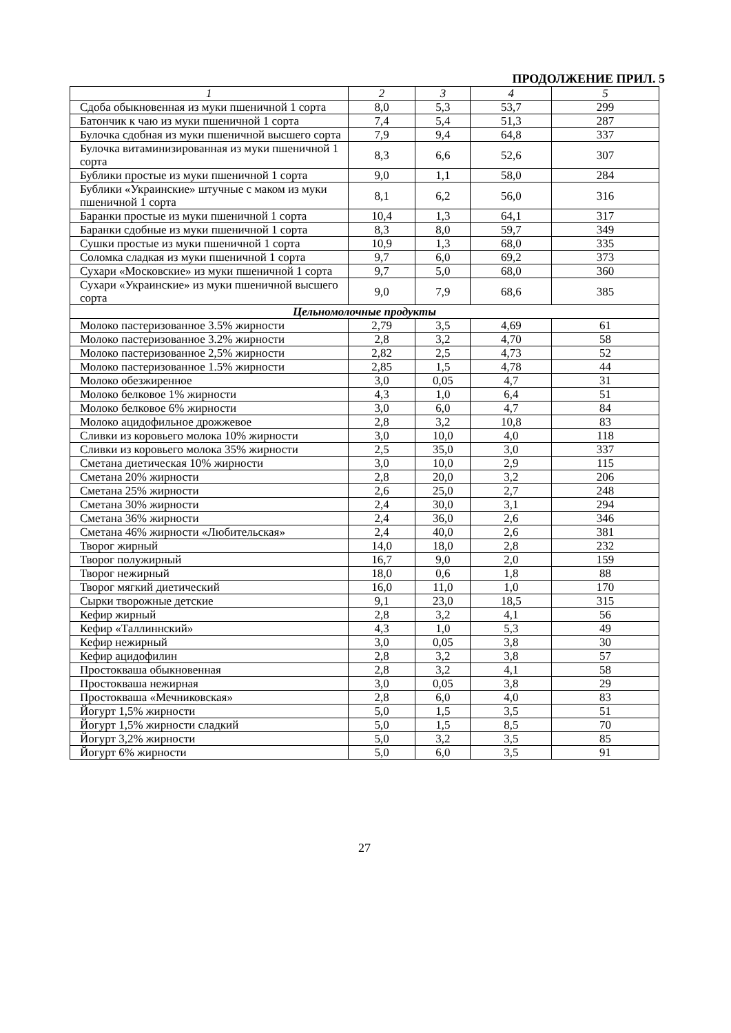ПРОДОЛЖЕНИЕ ПРИЛ. 5
| 1 | 2 | 3 | 4 | 5 |
| --- | --- | --- | --- | --- |
| Сдоба обыкновенная из муки пшеничной 1 сорта | 8,0 | 5,3 | 53,7 | 299 |
| Батончик к чаю из муки пшеничной 1 сорта | 7,4 | 5,4 | 51,3 | 287 |
| Булочка сдобная из муки пшеничной высшего сорта | 7,9 | 9,4 | 64,8 | 337 |
| Булочка витаминизированная из муки пшеничной 1 сорта | 8,3 | 6,6 | 52,6 | 307 |
| Бублики простые из муки пшеничной 1 сорта | 9,0 | 1,1 | 58,0 | 284 |
| Бублики «Украинские» штучные с маком из муки пшеничной 1 сорта | 8,1 | 6,2 | 56,0 | 316 |
| Баранки простые из муки пшеничной 1 сорта | 10,4 | 1,3 | 64,1 | 317 |
| Баранки сдобные из муки пшеничной 1 сорта | 8,3 | 8,0 | 59,7 | 349 |
| Сушки простые из муки пшеничной 1 сорта | 10,9 | 1,3 | 68,0 | 335 |
| Соломка сладкая из муки пшеничной 1 сорта | 9,7 | 6,0 | 69,2 | 373 |
| Сухари «Московские» из муки пшеничной 1 сорта | 9,7 | 5,0 | 68,0 | 360 |
| Сухари «Украинские» из муки пшеничной высшего сорта | 9,0 | 7,9 | 68,6 | 385 |
| Цельномолочные продукты | | | | |
| Молоко пастеризованное 3.5% жирности | 2,79 | 3,5 | 4,69 | 61 |
| Молоко пастеризованное 3.2% жирности | 2,8 | 3,2 | 4,70 | 58 |
| Молоко пастеризованное 2,5% жирности | 2,82 | 2,5 | 4,73 | 52 |
| Молоко пастеризованное 1.5% жирности | 2,85 | 1,5 | 4,78 | 44 |
| Молоко обезжиренное | 3,0 | 0,05 | 4,7 | 31 |
| Молоко белковое 1% жирности | 4,3 | 1,0 | 6,4 | 51 |
| Молоко белковое 6% жирности | 3,0 | 6,0 | 4,7 | 84 |
| Молоко ацидофильное дрожжевое | 2,8 | 3,2 | 10,8 | 83 |
| Сливки из коровьего молока 10% жирности | 3,0 | 10,0 | 4,0 | 118 |
| Сливки из коровьего молока 35% жирности | 2,5 | 35,0 | 3,0 | 337 |
| Сметана диетическая 10% жирности | 3,0 | 10,0 | 2,9 | 115 |
| Сметана 20% жирности | 2,8 | 20,0 | 3,2 | 206 |
| Сметана 25% жирности | 2,6 | 25,0 | 2,7 | 248 |
| Сметана 30% жирности | 2,4 | 30,0 | 3,1 | 294 |
| Сметана 36% жирности | 2,4 | 36,0 | 2,6 | 346 |
| Сметана 46% жирности «Любительская» | 2,4 | 40,0 | 2,6 | 381 |
| Творог жирный | 14,0 | 18,0 | 2,8 | 232 |
| Творог полужирный | 16,7 | 9,0 | 2,0 | 159 |
| Творог нежирный | 18,0 | 0,6 | 1,8 | 88 |
| Творог мягкий диетический | 16,0 | 11,0 | 1,0 | 170 |
| Сырки творожные детские | 9,1 | 23,0 | 18,5 | 315 |
| Кефир жирный | 2,8 | 3,2 | 4,1 | 56 |
| Кефир «Таллиннский» | 4,3 | 1,0 | 5,3 | 49 |
| Кефир нежирный | 3,0 | 0,05 | 3,8 | 30 |
| Кефир ацидофилин | 2,8 | 3,2 | 3,8 | 57 |
| Простокваша обыкновенная | 2,8 | 3,2 | 4,1 | 58 |
| Простокваша нежирная | 3,0 | 0,05 | 3,8 | 29 |
| Простокваша «Мечниковская» | 2,8 | 6,0 | 4,0 | 83 |
| Йогурт 1,5% жирности | 5,0 | 1,5 | 3,5 | 51 |
| Йогурт 1,5% жирности сладкий | 5,0 | 1,5 | 8,5 | 70 |
| Йогурт 3,2% жирности | 5,0 | 3,2 | 3,5 | 85 |
| Йогурт 6% жирности | 5,0 | 6,0 | 3,5 | 91 |
27